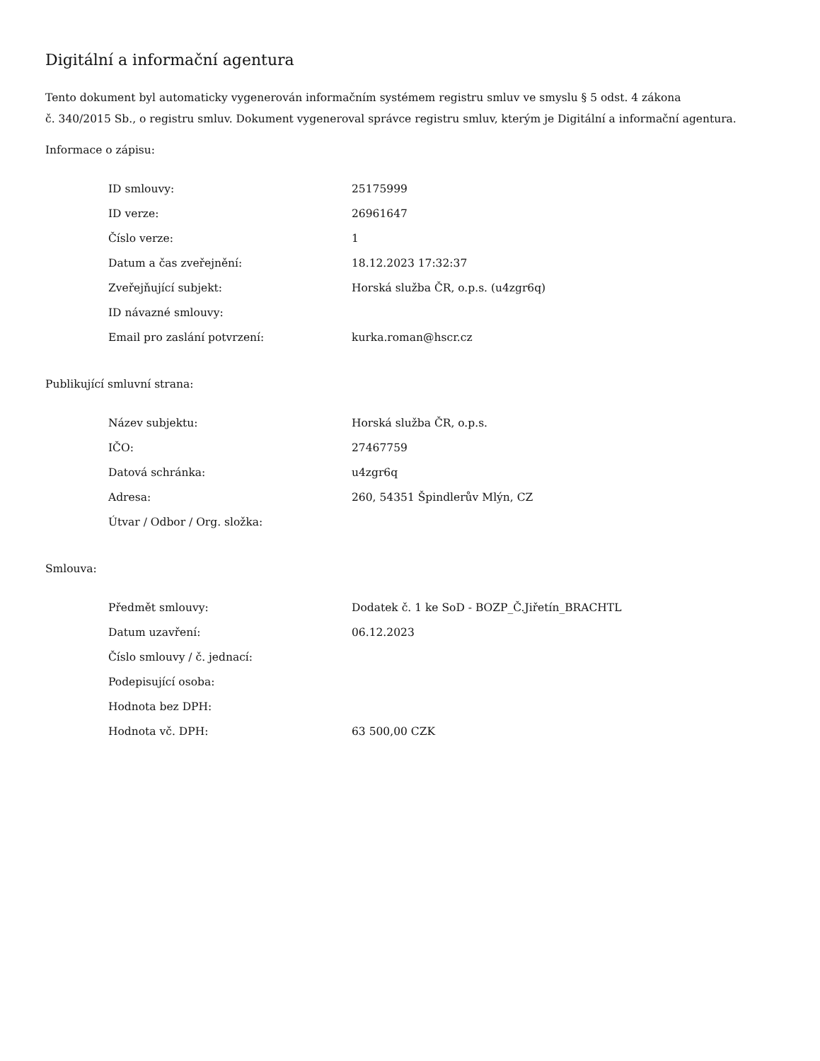Digitální a informační agentura
Tento dokument byl automaticky vygenerován informačním systémem registru smluv ve smyslu § 5 odst. 4 zákona
č. 340/2015 Sb., o registru smluv. Dokument vygeneroval správce registru smluv, kterým je Digitální a informační agentura.
Informace o zápisu:
| ID smlouvy: | 25175999 |
| ID verze: | 26961647 |
| Číslo verze: | 1 |
| Datum a čas zveřejnění: | 18.12.2023 17:32:37 |
| Zveřejňující subjekt: | Horská služba ČR, o.p.s. (u4zgr6q) |
| ID návazné smlouvy: | |
| Email pro zaslání potvrzení: | kurka.roman@hscr.cz |
Publikující smluvní strana:
| Název subjektu: | Horská služba ČR, o.p.s. |
| IČO: | 27467759 |
| Datová schránka: | u4zgr6q |
| Adresa: | 260, 54351 Špindlerův Mlýn, CZ |
| Útvar / Odbor / Org. složka: | |
Smlouva:
| Předmět smlouvy: | Dodatek č. 1 ke SoD - BOZP_Č.Jiřetín_BRACHTL |
| Datum uzavření: | 06.12.2023 |
| Číslo smlouvy / č. jednací: | |
| Podepisující osoba: | |
| Hodnota bez DPH: | |
| Hodnota vč. DPH: | 63 500,00 CZK |